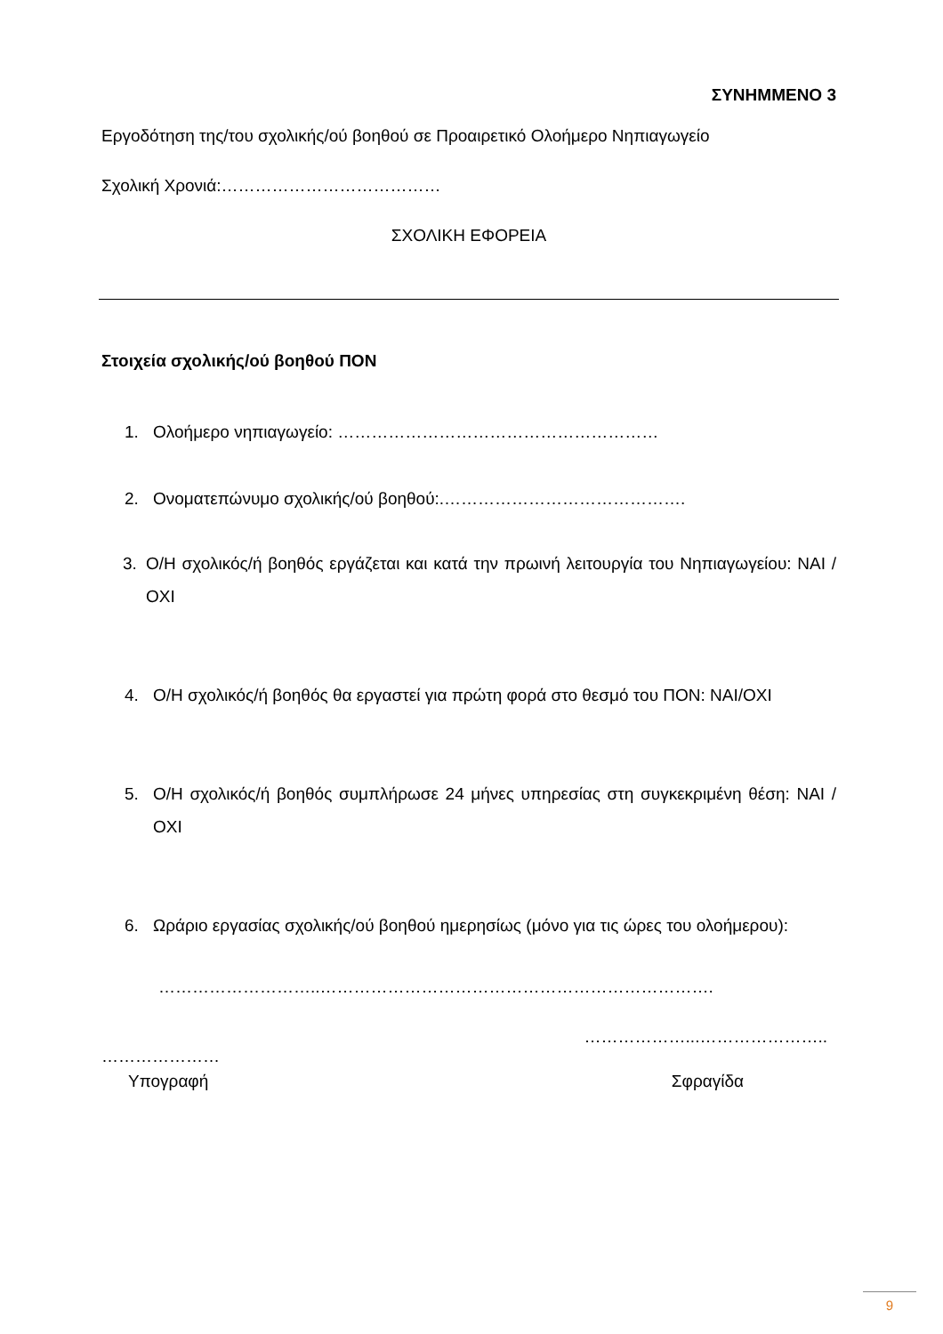ΣΥΝΗΜΜΕΝΟ 3
Εργοδότηση της/του σχολικής/ού βοηθού σε Προαιρετικό Ολοήμερο Νηπιαγωγείο
Σχολική Χρονιά:…………………………………
ΣΧΟΛΙΚΗ ΕΦΟΡΕΙΑ
Στοιχεία σχολικής/ού βοηθού ΠΟΝ
1. Ολοήμερο νηπιαγωγείο: …………………………………………………
2. Ονοματεπώνυμο σχολικής/ού βοηθού:.…………………………………….
3. Ο/Η σχολικός/ή βοηθός εργάζεται και κατά την πρωινή λειτουργία του Νηπιαγωγείου: ΝΑΙ /ΟΧΙ
4. Ο/Η σχολικός/ή βοηθός θα εργαστεί για πρώτη φορά στο θεσμό του ΠΟΝ: ΝΑΙ/ΟΧΙ
5. Ο/Η σχολικός/ή βοηθός συμπλήρωσε 24 μήνες υπηρεσίας στη συγκεκριμένη θέση: ΝΑΙ / ΟΧΙ
6. Ωράριο εργασίας σχολικής/ού βοηθού ημερησίως (μόνο για τις ώρες του ολοήμερου):
………………………..…………………………………………………………….
………………...…………………..
…………………
Υπογραφή Σφραγίδα
9